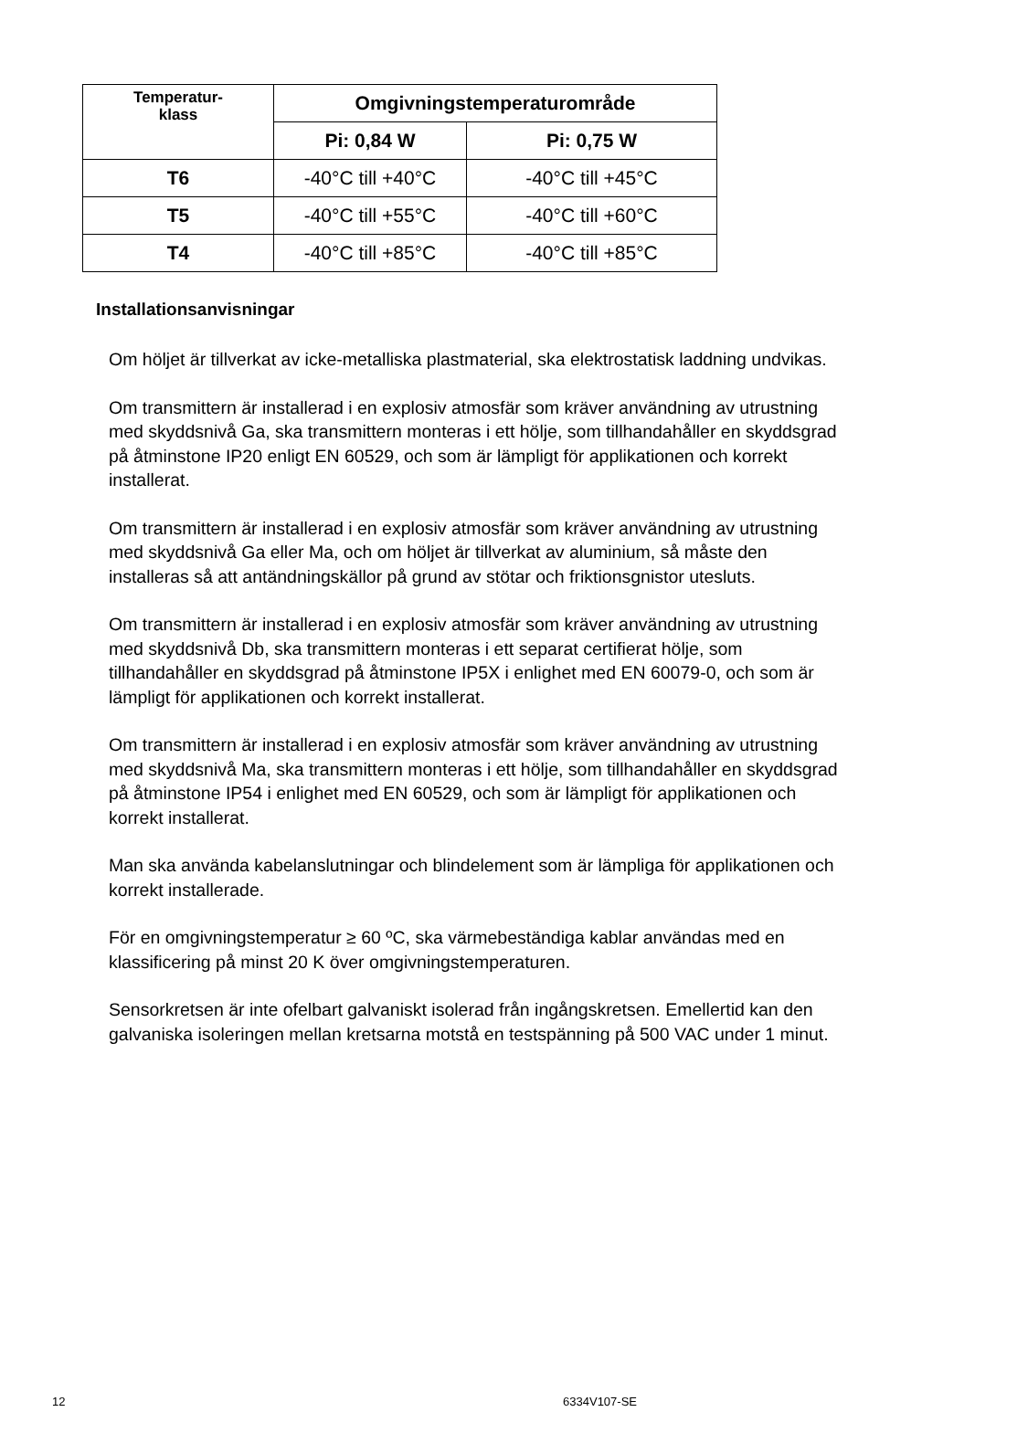| Temperatur- klass | Omgivningstemperaturområde | |
| --- | --- | --- |
| | Pi: 0,84 W | Pi: 0,75 W |
| T6 | -40°C till +40°C | -40°C till +45°C |
| T5 | -40°C till +55°C | -40°C till +60°C |
| T4 | -40°C till +85°C | -40°C till +85°C |
Installationsanvisningar
Om höljet är tillverkat av icke-metalliska plastmaterial, ska elektrostatisk laddning undvikas.
Om transmittern är installerad i en explosiv atmosfär som kräver användning av utrustning med skyddsnivå Ga, ska transmittern monteras i ett hölje, som tillhandahåller en skyddsgrad på åtminstone IP20 enligt EN 60529, och som är lämpligt för applikationen och korrekt installerat.
Om transmittern är installerad i en explosiv atmosfär som kräver användning av utrustning med skyddsnivå Ga eller Ma, och om höljet är tillverkat av aluminium, så måste den installeras så att antändningskällor på grund av stötar och friktionsgnistor utesluts.
Om transmittern är installerad i en explosiv atmosfär som kräver användning av utrustning med skyddsnivå Db, ska transmittern monteras i ett separat certifierat hölje, som tillhandahåller en skyddsgrad på åtminstone IP5X i enlighet med EN 60079-0, och som är lämpligt för applikationen och korrekt installerat.
Om transmittern är installerad i en explosiv atmosfär som kräver användning av utrustning med skyddsnivå Ma, ska transmittern monteras i ett hölje, som tillhandahåller en skyddsgrad på åtminstone IP54 i enlighet med EN 60529, och som är lämpligt för applikationen och korrekt installerat.
Man ska använda kabelanslutningar och blindelement som är lämpliga för applikationen och korrekt installerade.
För en omgivningstemperatur ≥ 60 ºC, ska värmebeständiga kablar användas med en klassificering på minst 20 K över omgivningstemperaturen.
Sensorkretsen är inte ofelbart galvaniskt isolerad från ingångskretsen. Emellertid kan den galvaniska isoleringen mellan kretsarna motstå en testspänning på 500 VAC under 1 minut.
12 6334V107-SE